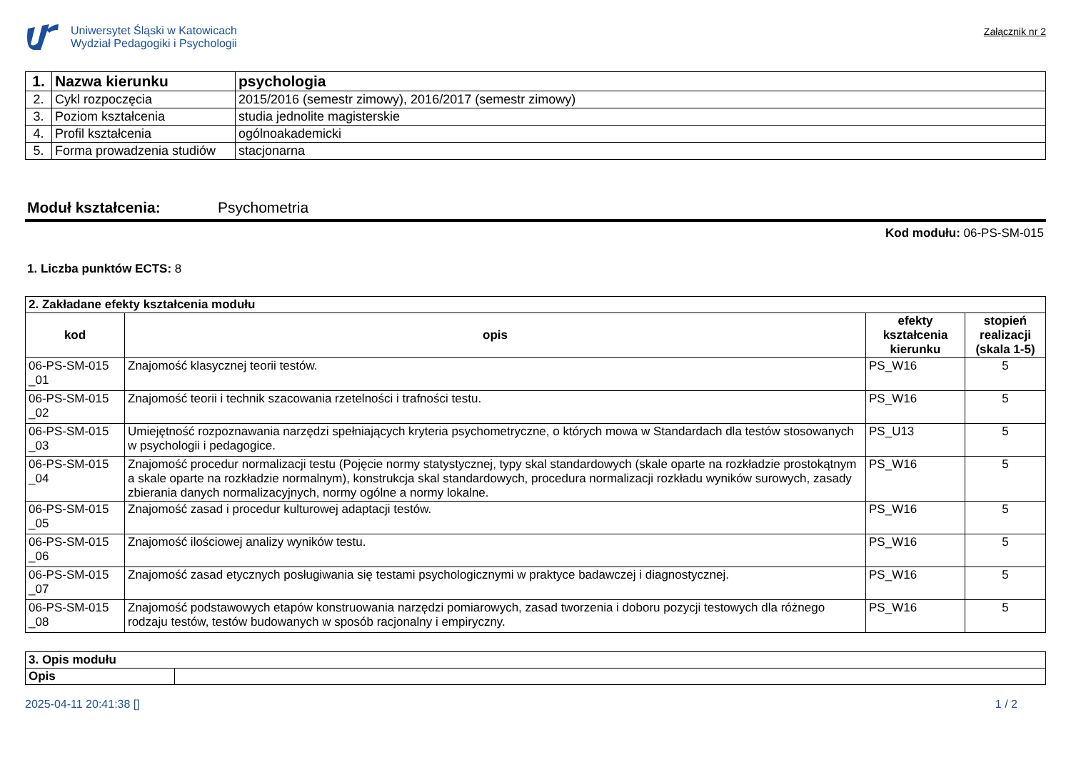Uniwersytet Śląski w Katowicach
Wydział Pedagogiki i Psychologii
Załącznik nr 2
| 1. | Nazwa kierunku | psychologia |
| 2. | Cykl rozpoczęcia | 2015/2016 (semestr zimowy), 2016/2017 (semestr zimowy) |
| 3. | Poziom kształcenia | studia jednolite magisterskie |
| 4. | Profil kształcenia | ogólnoakademicki |
| 5. | Forma prowadzenia studiów | stacjonarna |
Moduł kształcenia: Psychometria
Kod modułu: 06-PS-SM-015
1. Liczba punktów ECTS: 8
| 2. Zakładane efekty kształcenia modułu | | | |
| kod | opis | efekty kształcenia kierunku | stopień realizacji (skala 1-5) |
| 06-PS-SM-015 _01 | Znajomość klasycznej teorii testów. | PS_W16 | 5 |
| 06-PS-SM-015 _02 | Znajomość teorii i technik szacowania rzetelności i trafności testu. | PS_W16 | 5 |
| 06-PS-SM-015 _03 | Umiejętność rozpoznawania narzędzi spełniających kryteria psychometryczne, o których mowa w Standardach dla testów stosowanych w psychologii i pedagogice. | PS_U13 | 5 |
| 06-PS-SM-015 _04 | Znajomość procedur normalizacji testu (Pojęcie normy statystycznej, typy skal standardowych (skale oparte na rozkładzie prostokątnym a skale oparte na rozkładzie normalnym), konstrukcja skal standardowych, procedura normalizacji rozkładu wyników surowych, zasady zbierania danych normalizacyjnych, normy ogólne a normy lokalne. | PS_W16 | 5 |
| 06-PS-SM-015 _05 | Znajomość zasad i procedur kulturowej adaptacji testów. | PS_W16 | 5 |
| 06-PS-SM-015 _06 | Znajomość ilościowej analizy wyników testu. | PS_W16 | 5 |
| 06-PS-SM-015 _07 | Znajomość zasad etycznych posługiwania się testami psychologicznymi w praktyce badawczej i diagnostycznej. | PS_W16 | 5 |
| 06-PS-SM-015 _08 | Znajomość podstawowych etapów konstruowania narzędzi pomiarowych, zasad tworzenia i doboru pozycji testowych dla różnego rodzaju testów, testów budowanych w sposób racjonalny i empiryczny. | PS_W16 | 5 |
| 3. Opis modułu | |
| Opis | |
2025-04-11 20:41:38 [] 1 / 2